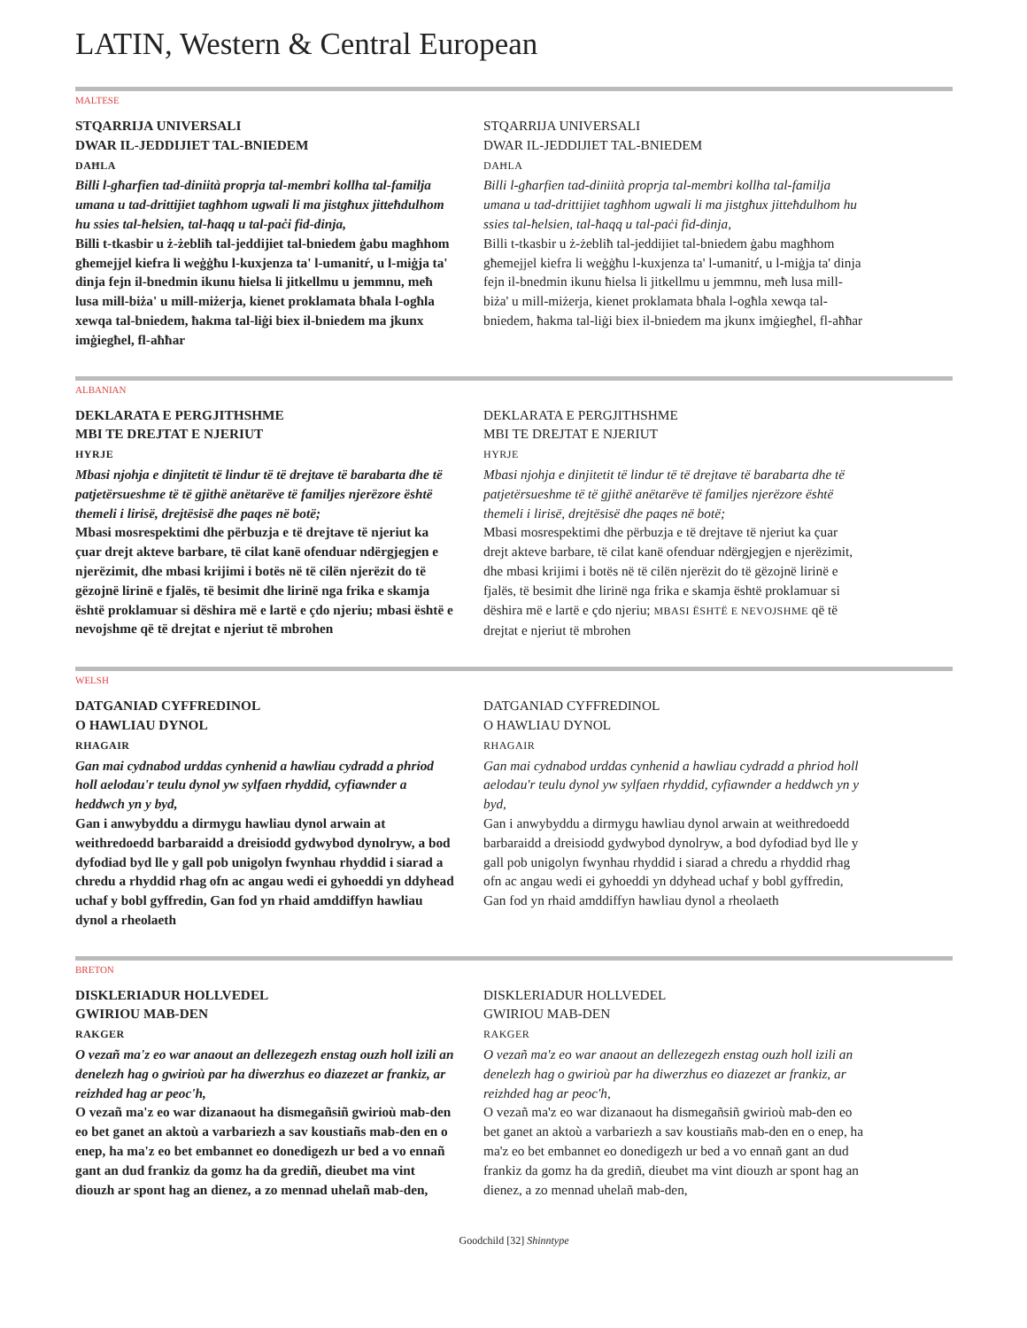LATIN, Western & Central European
MALTESE
STQARRIJA UNIVERSALI
DWAR IL-JEDDIJIET TAL-BNIEDEM
DAĦLA
Billi l-għarfien tad-diniità proprja tal-membri kollha tal-familja umana u tad-drittijiet tagħhom ugwali li ma jistgħux jitteħdulhom hu ssies tal-ħelsien, tal-ħaqq u tal-paċi fid-dinja,
Billi t-tkasbir u ż-żebliħ tal-jeddijiet tal-bniedem ġabu magħhom għemejjel kiefra li weġġħu l-kuxjenza ta' l-umanitŕ, u l-miġja ta' dinja fejn il-bnedmin ikunu ħielsa li jitkellmu u jemmnu, meħ lusa mill-biża' u mill-miżerja, kienet proklamata bħala l-ogħla xewqa tal-bniedem, ħakma tal-liġi biex il-bniedem ma jkunx imġiegħel, fl-aħħar
STQARRIJA UNIVERSALI
DWAR IL-JEDDIJIET TAL-BNIEDEM
DAĦLA
Billi l-għarfien tad-diniità proprja tal-membri kollha tal-familja umana u tad-drittijiet tagħhom ugwali li ma jistgħux jitteħdulhom hu ssies tal-ħelsien, tal-ħaqq u tal-paċi fid-dinja,
Billi t-tkasbir u ż-żebliħ tal-jeddijiet tal-bniedem ġabu magħhom għemejjel kiefra li weġġħu l-kuxjenza ta' l-umanitŕ, u l-miġja ta' dinja fejn il-bnedmin ikunu ħielsa li jitkellmu u jemmnu, meħ lusa mill-biża' u mill-miżerja, kienet proklamata bħala l-ogħla xewqa tal-bniedem, ħakma tal-liġi biex il-bniedem ma jkunx imġiegħel, fl-aħħar
ALBANIAN
DEKLARATA E PERGJITHSHME
MBI TE DREJTAT E NJERIUT
HYRJE
Mbasi njohja e dinjitetit të lindur të të drejtave të barabarta dhe të patjetërsueshme të të gjithë anëtarëve të familjes njerëzore është themeli i lirisë, drejtësisë dhe paqes në botë;
Mbasi mosrespektimi dhe përbuzja e të drejtave të njeriut ka çuar drejt akteve barbare, të cilat kanë ofenduar ndërgjegjen e njerëzimit, dhe mbasi krijimi i botës në të cilën njerëzit do të gëzojnë lirinë e fjalës, të besimit dhe lirinë nga frika e skamja është proklamuar si dëshira më e lartë e çdo njeriu; mbasi është e nevojshme që të drejtat e njeriut të mbrohen
DEKLARATA E PERGJITHSHME
MBI TE DREJTAT E NJERIUT
HYRJE
Mbasi njohja e dinjitetit të lindur të të drejtave të barabarta dhe të patjetërsueshme të të gjithë anëtarëve të familjes njerëzore është themeli i lirisë, drejtësisë dhe paqes në botë;
Mbasi mosrespektimi dhe përbuzja e të drejtave të njeriut ka çuar drejt akteve barbare, të cilat kanë ofenduar ndërgjegjen e njerëzimit, dhe mbasi krijimi i botës në të cilën njerëzit do të gëzojnë lirinë e fjalës, të besimit dhe lirinë nga frika e skamja është proklamuar si dëshira më e lartë e çdo njeriu; MBASI ËSHTË E NEVOJSHME që të drejtat e njeriut të mbrohen
WELSH
DATGANIAD CYFFREDINOL
O HAWLIAU DYNOL
RHAGAIR
Gan mai cydnabod urddas cynhenid a hawliau cydradd a phriod holl aelodau'r teulu dynol yw sylfaen rhyddid, cyfiawnder a heddwch yn y byd,
Gan i anwybyddu a dirmygu hawliau dynol arwain at weithredoedd barbaraidd a dreisiodd gydwybod dynolryw, a bod dyfodiad byd lle y gall pob unigolyn fwynhau rhyddid i siarad a chredu a rhyddid rhag ofn ac angau wedi ei gyhoeddi yn ddyhead uchaf y bobl gyffredin, Gan fod yn rhaid amddiffyn hawliau dynol a rheolaeth
DATGANIAD CYFFREDINOL
O HAWLIAU DYNOL
RHAGAIR
Gan mai cydnabod urddas cynhenid a hawliau cydradd a phriod holl aelodau'r teulu dynol yw sylfaen rhyddid, cyfiawnder a heddwch yn y byd,
Gan i anwybyddu a dirmygu hawliau dynol arwain at weithredoedd barbaraidd a dreisiodd gydwybod dynolryw, a bod dyfodiad byd lle y gall pob unigolyn fwynhau rhyddid i siarad a chredu a rhyddid rhag ofn ac angau wedi ei gyhoeddi yn ddyhead uchaf y bobl gyffredin, Gan fod yn rhaid amddiffyn hawliau dynol a rheolaeth
BRETON
DISKLERIADUR HOLLVEDEL
GWIRIOU MAB-DEN
RAKGER
O vezañ ma'z eo war anaout an dellezegezh enstag ouzh holl izili an denelezh hag o gwirioù par ha diwerzhus eo diazezet ar frankiz, ar reizhded hag ar peoc'h,
O vezañ ma'z eo war dizanaout ha dismegañsiñ gwirioù mab-den eo bet ganet an aktoù a varbariezh a sav koustiañs mab-den en o enep, ha ma'z eo bet embannet eo donedigezh ur bed a vo ennañ gant an dud frankiz da gomz ha da grediñ, dieubet ma vint diouzh ar spont hag an dienez, a zo mennad uhelañ mab-den,
DISKLERIADUR HOLLVEDEL
GWIRIOU MAB-DEN
RAKGER
O vezañ ma'z eo war anaout an dellezegezh enstag ouzh holl izili an denelezh hag o gwirioù par ha diwerzhus eo diazezet ar frankiz, ar reizhded hag ar peoc'h,
O vezañ ma'z eo war dizanaout ha dismegañsiñ gwirioù mab-den eo bet ganet an aktoù a varbariezh a sav koustiañs mab-den en o enep, ha ma'z eo bet embannet eo donedigezh ur bed a vo ennañ gant an dud frankiz da gomz ha da grediñ, dieubet ma vint diouzh ar spont hag an dienez, a zo mennad uhelañ mab-den,
Goodchild [32] Shinntype